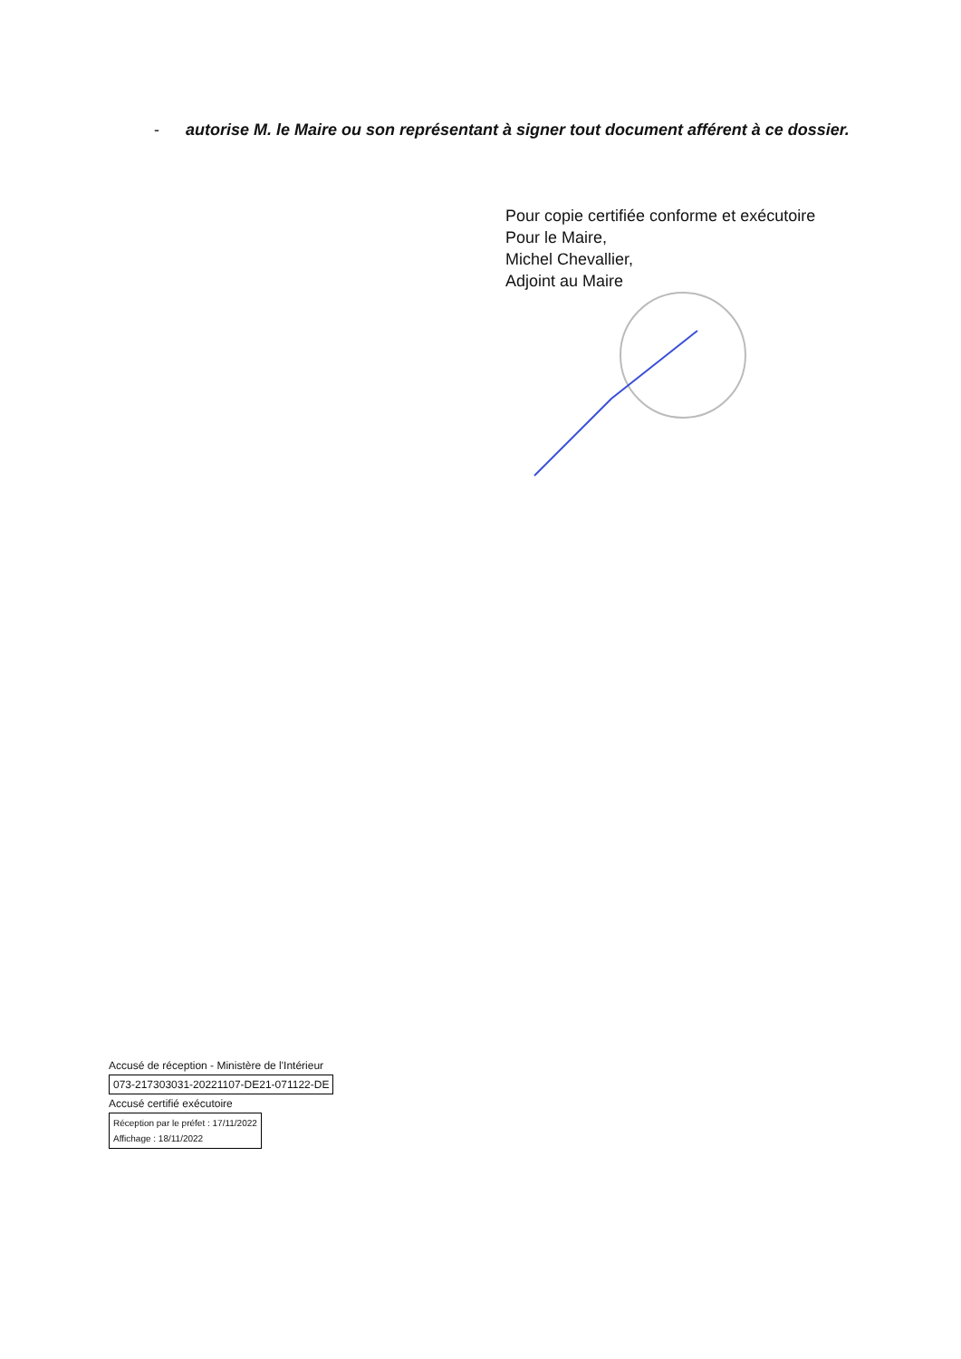- autorise M. le Maire ou son représentant à signer tout document afférent à ce dossier.
Pour copie certifiée conforme et exécutoire
Pour le Maire,
Michel Chevallier,
Adjoint au Maire
Accusé de réception - Ministère de l'Intérieur
073-217303031-20221107-DE21-071122-DE
Accusé certifié exécutoire
Réception par le préfet : 17/11/2022
Affichage : 18/11/2022